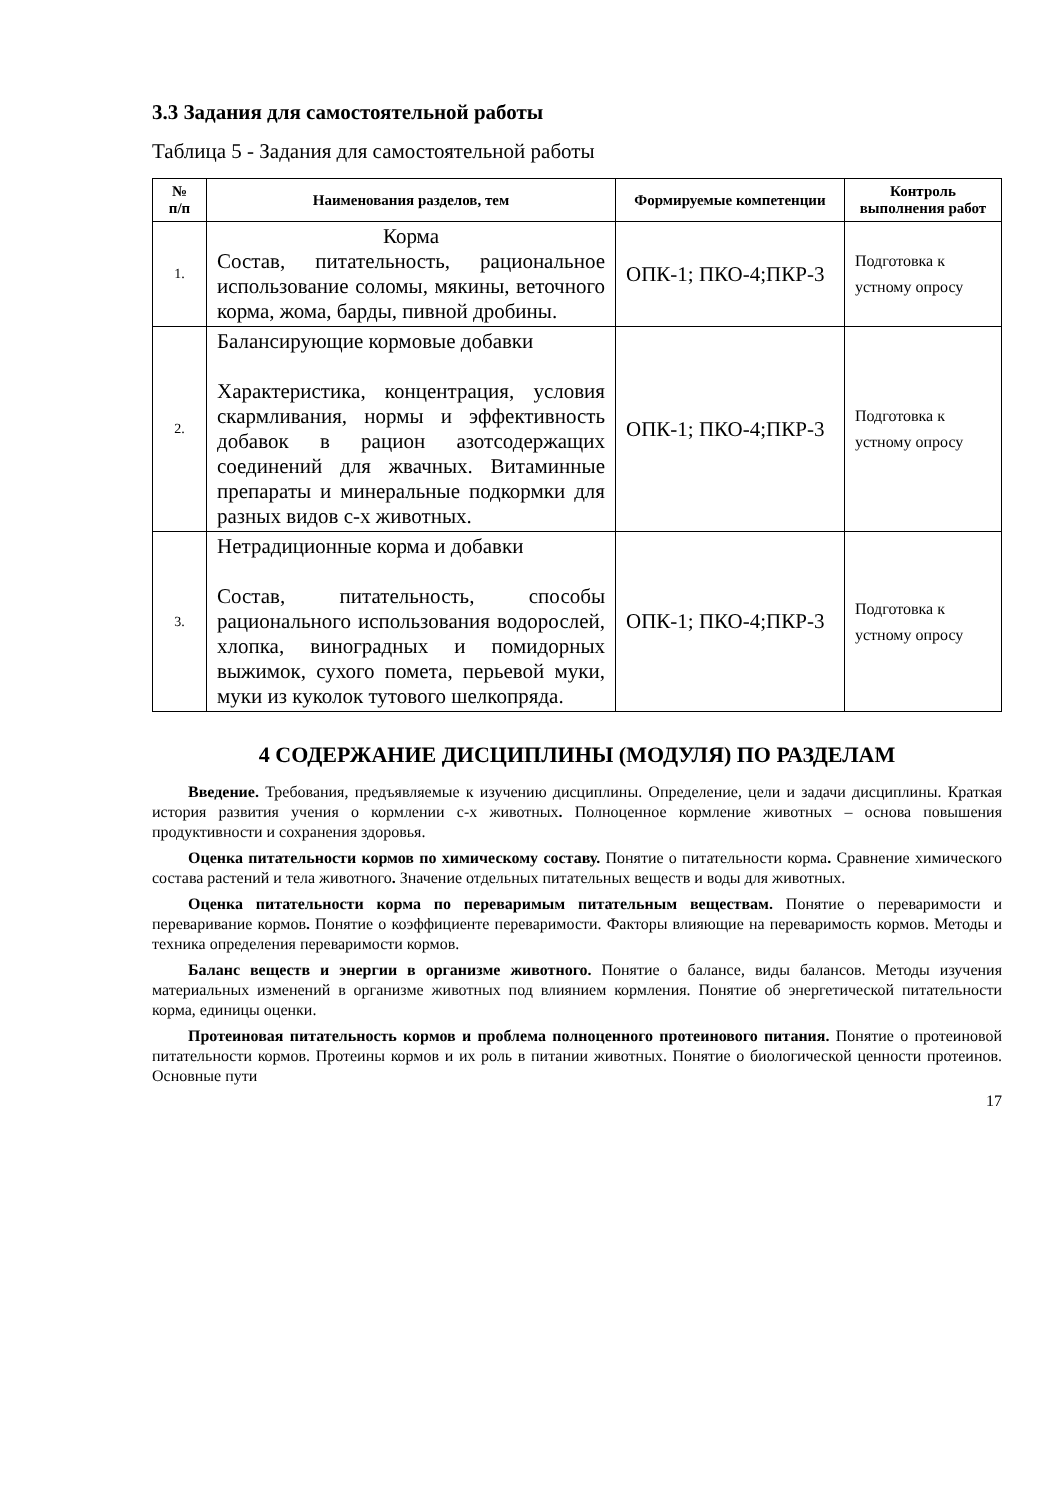3.3 Задания для самостоятельной работы
Таблица 5 - Задания для самостоятельной работы
| № п/п | Наименования разделов, тем | Формируемые компетенции | Контроль выполнения работ |
| --- | --- | --- | --- |
| 1. | Корма Состав, питательность, рациональное использование соломы, мякины, веточного корма, жома, барды, пивной дробины. | ОПК-1; ПКО-4;ПКР-3 | Подготовка к устному опросу |
| 2. | Балансирующие кормовые добавки Характеристика, концентрация, условия скармливания, нормы и эффективность добавок в рацион азотсодержащих соединений для жвачных. Витаминные препараты и минеральные подкормки для разных видов с-х животных. | ОПК-1; ПКО-4;ПКР-3 | Подготовка к устному опросу |
| 3. | Нетрадиционные корма и добавки Состав, питательность, способы рационального использования водорослей, хлопка, виноградных и помидорных выжимок, сухого помета, перьевой муки, муки из куколок тутового шелкопряда. | ОПК-1; ПКО-4;ПКР-3 | Подготовка к устному опросу |
4 СОДЕРЖАНИЕ ДИСЦИПЛИНЫ (МОДУЛЯ) ПО РАЗДЕЛАМ
Введение. Требования, предъявляемые к изучению дисциплины. Определение, цели и задачи дисциплины. Краткая история развития учения о кормлении с-х животных. Полноценное кормление животных – основа повышения продуктивности и сохранения здоровья.
Оценка питательности кормов по химическому составу. Понятие о питательности корма. Сравнение химического состава растений и тела животного. Значение отдельных питательных веществ и воды для животных.
Оценка питательности корма по переваримым питательным веществам. Понятие о переваримости и переваривание кормов. Понятие о коэффициенте переваримости. Факторы влияющие на переваримость кормов. Методы и техника определения переваримости кормов.
Баланс веществ и энергии в организме животного. Понятие о балансе, виды балансов. Методы изучения материальных изменений в организме животных под влиянием кормления. Понятие об энергетической питательности корма, единицы оценки.
Протеиновая питательность кормов и проблема полноценного протеинового питания. Понятие о протеиновой питательности кормов. Протеины кормов и их роль в питании животных. Понятие о биологической ценности протеинов. Основные пути
17